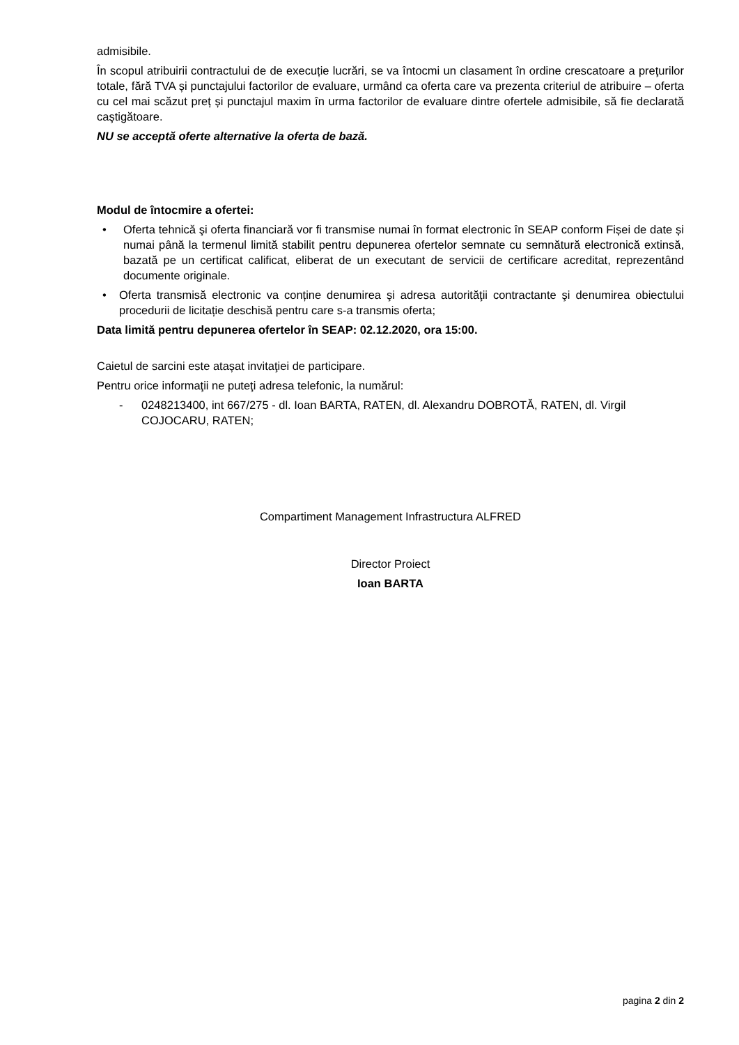admisibile.
În scopul atribuirii contractului de de execuție lucrări, se va întocmi un clasament în ordine crescatoare a preţurilor totale, fără TVA și punctajului factorilor de evaluare, urmând ca oferta care va prezenta criteriul de atribuire – oferta cu cel mai scăzut preț și punctajul maxim în urma factorilor de evaluare dintre ofertele admisibile, să fie declarată caştigătoare.
NU se acceptă oferte alternative la oferta de bază.
Modul de întocmire a ofertei:
• Oferta tehnică şi oferta financiară vor fi transmise numai în format electronic în SEAP conform Fișei de date și numai până la termenul limită stabilit pentru depunerea ofertelor semnate cu semnătură electronică extinsă, bazată pe un certificat calificat, eliberat de un executant de servicii de certificare acreditat, reprezentând documente originale.
• Oferta transmisă electronic va conține denumirea şi adresa autorităţii contractante şi denumirea obiectului procedurii de licitație deschisă pentru care s-a transmis oferta;
Data limită pentru depunerea ofertelor în SEAP: 02.12.2020, ora 15:00.
Caietul de sarcini este atașat invitaţiei de participare.
Pentru orice informaţii ne puteţi adresa telefonic, la numărul:
- 0248213400, int 667/275 - dl. Ioan BARTA, RATEN, dl. Alexandru DOBROTĂ, RATEN, dl. Virgil COJOCARU, RATEN;
Compartiment Management Infrastructura ALFRED
Director Proiect
Ioan BARTA
pagina 2 din 2